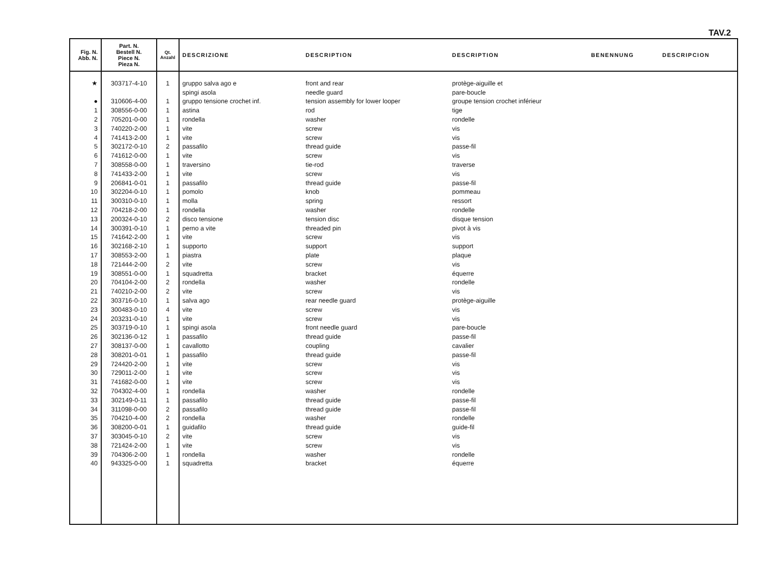TAV.2
| Fig. N. Abb. N. | Part. N. Bestell N. Piece N. Pieza N. | Qt. Anzahl | DESCRIZIONE | DESCRIPTION | DESCRIPTION | BENENNUNG | DESCRIPCION |
| --- | --- | --- | --- | --- | --- | --- | --- |
| ★ | 303717-4-10 | 1 | gruppo salva ago e | front and rear | protège-aiguille et | | |
| | | | spingi asola | needle guard | pare-boucle | | |
| ● | 310606-4-00 | 1 | gruppo tensione crochet inf. | tension assembly for lower looper | groupe tension crochet inférieur | | |
| 1 | 308556-0-00 | 1 | astina | rod | tige | | |
| 2 | 705201-0-00 | 1 | rondella | washer | rondelle | | |
| 3 | 740220-2-00 | 1 | vite | screw | vis | | |
| 4 | 741413-2-00 | 1 | vite | screw | vis | | |
| 5 | 302172-0-10 | 2 | passafilo | thread guide | passe-fil | | |
| 6 | 741612-0-00 | 1 | vite | screw | vis | | |
| 7 | 308558-0-00 | 1 | traversino | tie-rod | traverse | | |
| 8 | 741433-2-00 | 1 | vite | screw | vis | | |
| 9 | 206841-0-01 | 1 | passafilo | thread guide | passe-fil | | |
| 10 | 302204-0-10 | 1 | pomolo | knob | pommeau | | |
| 11 | 300310-0-10 | 1 | molla | spring | ressort | | |
| 12 | 704218-2-00 | 1 | rondella | washer | rondelle | | |
| 13 | 200324-0-10 | 2 | disco tensione | tension disc | disque tension | | |
| 14 | 300391-0-10 | 1 | perno a vite | threaded pin | pivot à vis | | |
| 15 | 741642-2-00 | 1 | vite | screw | vis | | |
| 16 | 302168-2-10 | 1 | supporto | support | support | | |
| 17 | 308553-2-00 | 1 | piastra | plate | plaque | | |
| 18 | 721444-2-00 | 2 | vite | screw | vis | | |
| 19 | 308551-0-00 | 1 | squadretta | bracket | équerre | | |
| 20 | 704104-2-00 | 2 | rondella | washer | rondelle | | |
| 21 | 740210-2-00 | 2 | vite | screw | vis | | |
| 22 | 303716-0-10 | 1 | salva ago | rear needle guard | protège-aiguille | | |
| 23 | 300483-0-10 | 4 | vite | screw | vis | | |
| 24 | 203231-0-10 | 1 | vite | screw | vis | | |
| 25 | 303719-0-10 | 1 | spingi asola | front needle guard | pare-boucle | | |
| 26 | 302136-0-12 | 1 | passafilo | thread guide | passe-fil | | |
| 27 | 308137-0-00 | 1 | cavallotto | coupling | cavalier | | |
| 28 | 308201-0-01 | 1 | passafilo | thread guide | passe-fil | | |
| 29 | 724420-2-00 | 1 | vite | screw | vis | | |
| 30 | 729011-2-00 | 1 | vite | screw | vis | | |
| 31 | 741682-0-00 | 1 | vite | screw | vis | | |
| 32 | 704302-4-00 | 1 | rondella | washer | rondelle | | |
| 33 | 302149-0-11 | 1 | passafilo | thread guide | passe-fil | | |
| 34 | 311098-0-00 | 2 | passafilo | thread guide | passe-fil | | |
| 35 | 704210-4-00 | 2 | rondella | washer | rondelle | | |
| 36 | 308200-0-01 | 1 | guidafilo | thread guide | guide-fil | | |
| 37 | 303045-0-10 | 2 | vite | screw | vis | | |
| 38 | 721424-2-00 | 1 | vite | screw | vis | | |
| 39 | 704306-2-00 | 1 | rondella | washer | rondelle | | |
| 40 | 943325-0-00 | 1 | squadretta | bracket | équerre | | |